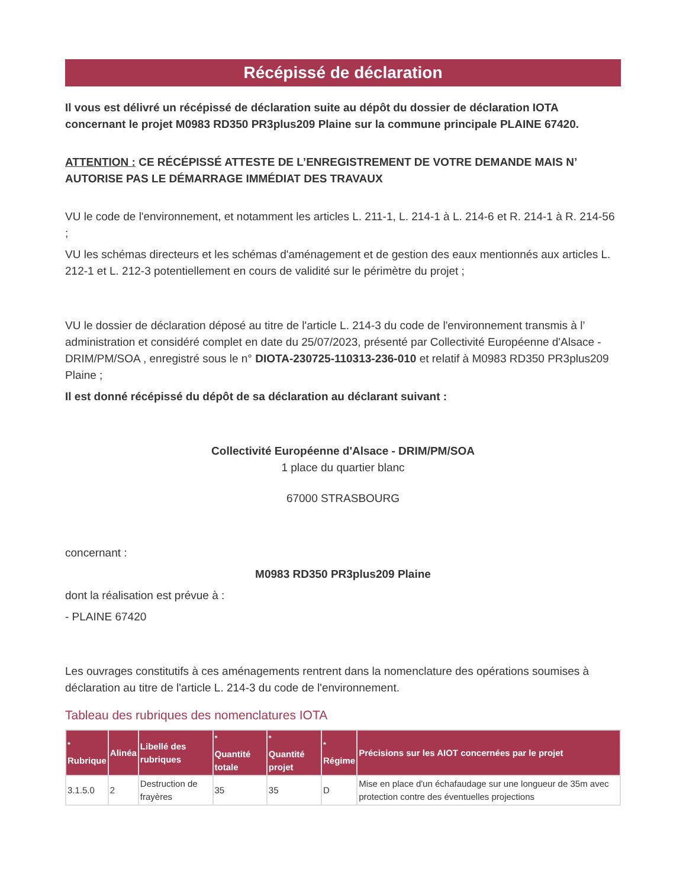Récépissé de déclaration
Il vous est délivré un récépissé de déclaration suite au dépôt du dossier de déclaration IOTA concernant le projet M0983 RD350 PR3plus209 Plaine sur la commune principale PLAINE 67420.
ATTENTION : CE RÉCÉPISSÉ ATTESTE DE L’ENREGISTREMENT DE VOTRE DEMANDE MAIS N’ AUTORISE PAS LE DÉMARRAGE IMMÉDIAT DES TRAVAUX
VU le code de l'environnement, et notamment les articles L. 211-1, L. 214-1 à L. 214-6 et R. 214-1 à R. 214-56 ;
VU les schémas directeurs et les schémas d'aménagement et de gestion des eaux mentionnés aux articles L. 212-1 et L. 212-3 potentiellement en cours de validité sur le périmètre du projet ;
VU le dossier de déclaration déposé au titre de l'article L. 214-3 du code de l'environnement transmis à l’ administration et considéré complet en date du 25/07/2023, présenté par Collectivité Européenne d'Alsace - DRIM/PM/SOA , enregistré sous le n° DIOTA-230725-110313-236-010 et relatif à M0983 RD350 PR3plus209 Plaine ;
Il est donné récépissé du dépôt de sa déclaration au déclarant suivant :
Collectivité Européenne d'Alsace - DRIM/PM/SOA
1 place du quartier blanc
67000 STRASBOURG
concernant :
M0983 RD350 PR3plus209 Plaine
dont la réalisation est prévue à :
- PLAINE 67420
Les ouvrages constitutifs à ces aménagements rentrent dans la nomenclature des opérations soumises à déclaration au titre de l'article L. 214-3 du code de l'environnement.
Tableau des rubriques des nomenclatures IOTA
| <sup>*</sup> Rubrique | Alinéa | Libellé des rubriques | <sup>*</sup> Quantité totale | <sup>*</sup> Quantité projet | <sup>*</sup> Régime | Précisions sur les AIOT concernées par le projet |
| --- | --- | --- | --- | --- | --- | --- |
| 3.1.5.0 | 2 | Destruction de frayères | 35 | 35 | D | Mise en place d'un échafaudage sur une longueur de 35m avec protection contre des éventuelles projections |